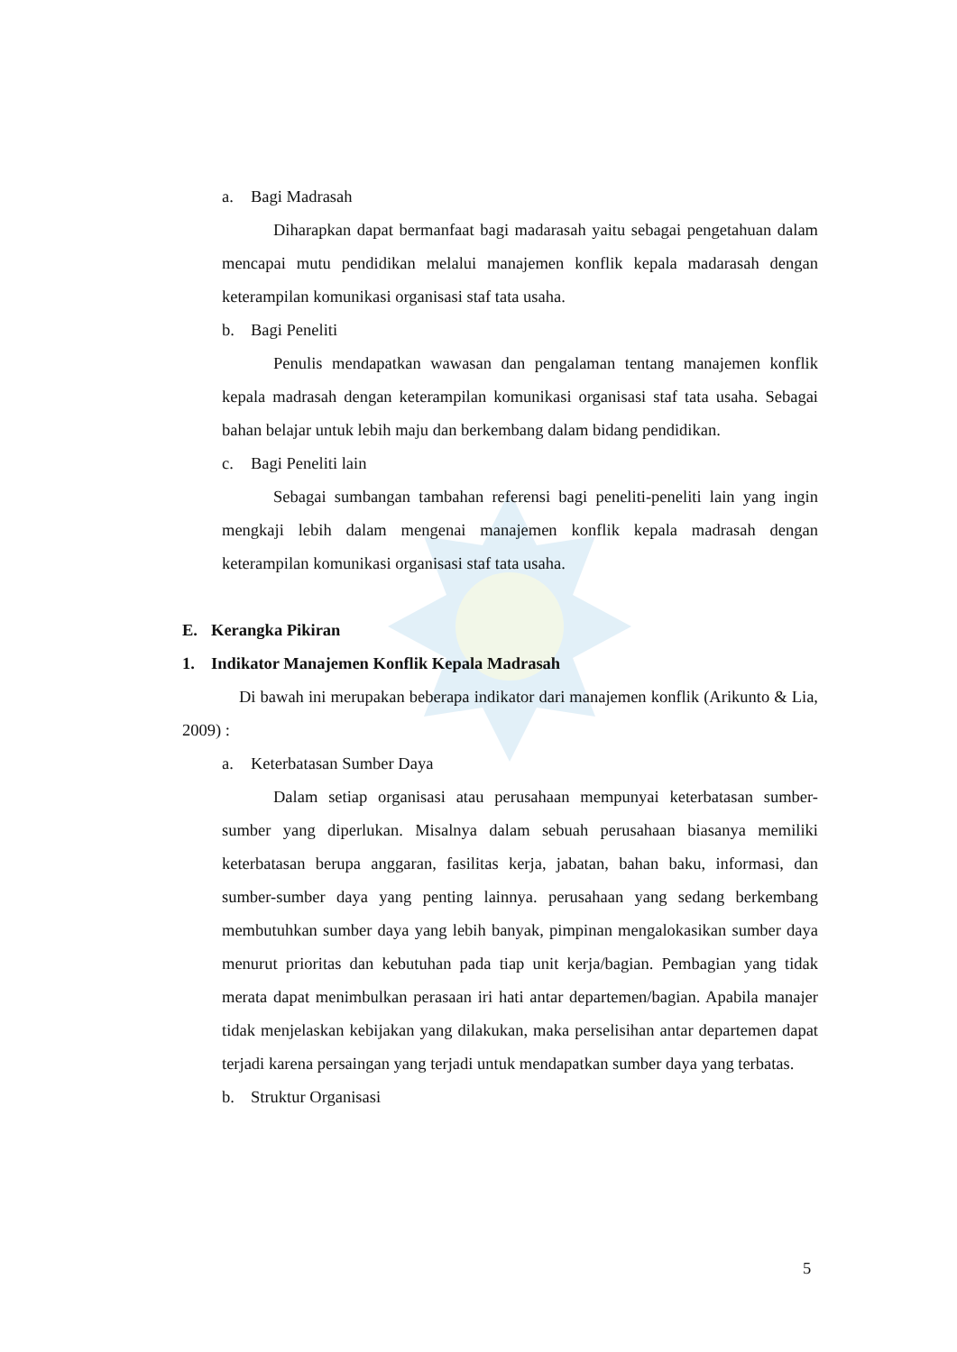a. Bagi Madrasah
Diharapkan dapat bermanfaat bagi madarasah yaitu sebagai pengetahuan dalam mencapai mutu pendidikan melalui manajemen konflik kepala madarasah dengan keterampilan komunikasi organisasi staf tata usaha.
b. Bagi Peneliti
Penulis mendapatkan wawasan dan pengalaman tentang manajemen konflik kepala madrasah dengan keterampilan komunikasi organisasi staf tata usaha. Sebagai bahan belajar untuk lebih maju dan berkembang dalam bidang pendidikan.
c. Bagi Peneliti lain
Sebagai sumbangan tambahan referensi bagi peneliti-peneliti lain yang ingin mengkaji lebih dalam mengenai manajemen konflik kepala madrasah dengan keterampilan komunikasi organisasi staf tata usaha.
E. Kerangka Pikiran
1. Indikator Manajemen Konflik Kepala Madrasah
Di bawah ini merupakan beberapa indikator dari manajemen konflik (Arikunto & Lia, 2009) :
a. Keterbatasan Sumber Daya
Dalam setiap organisasi atau perusahaan mempunyai keterbatasan sumber-sumber yang diperlukan. Misalnya dalam sebuah perusahaan biasanya memiliki keterbatasan berupa anggaran, fasilitas kerja, jabatan, bahan baku, informasi, dan sumber-sumber daya yang penting lainnya. perusahaan yang sedang berkembang membutuhkan sumber daya yang lebih banyak, pimpinan mengalokasikan sumber daya menurut prioritas dan kebutuhan pada tiap unit kerja/bagian. Pembagian yang tidak merata dapat menimbulkan perasaan iri hati antar departemen/bagian. Apabila manajer tidak menjelaskan kebijakan yang dilakukan, maka perselisihan antar departemen dapat terjadi karena persaingan yang terjadi untuk mendapatkan sumber daya yang terbatas.
b. Struktur Organisasi
5